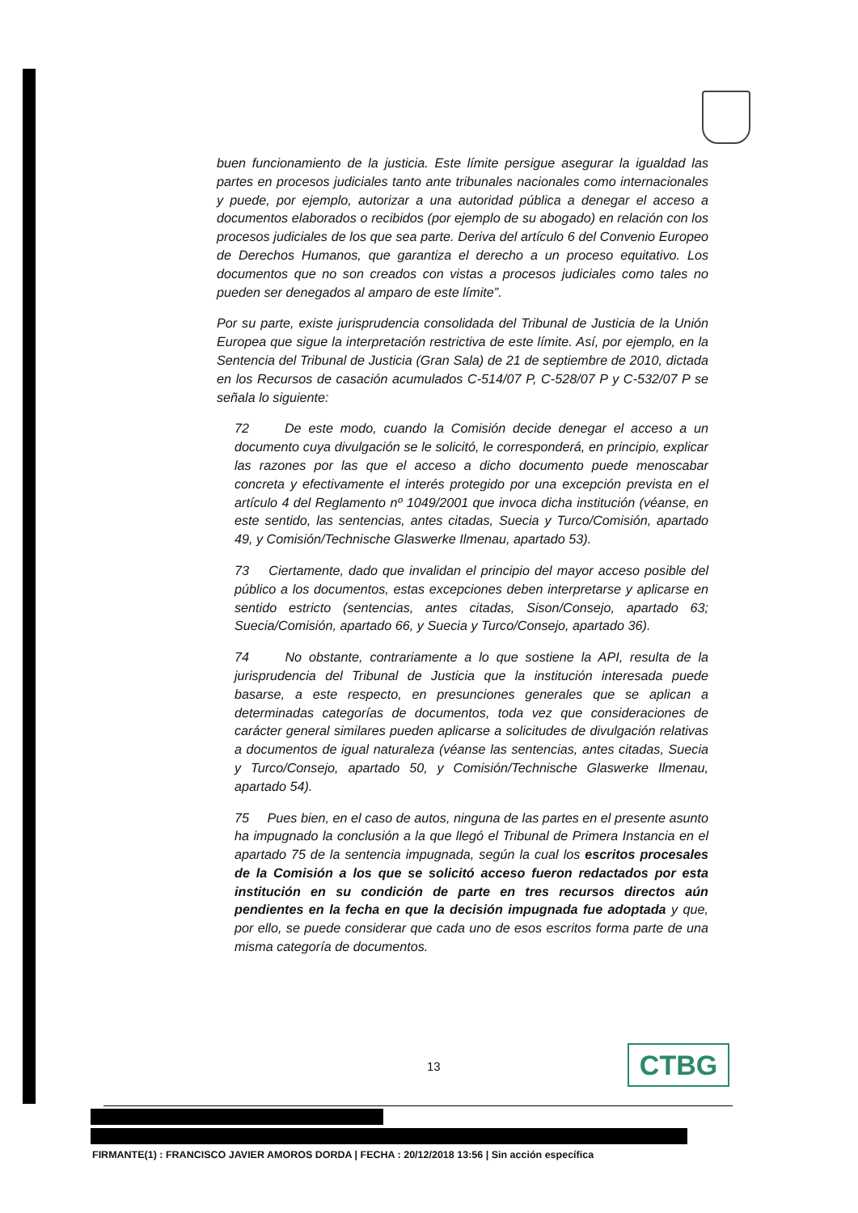buen funcionamiento de la justicia. Este límite persigue asegurar la igualdad las partes en procesos judiciales tanto ante tribunales nacionales como internacionales y puede, por ejemplo, autorizar a una autoridad pública a denegar el acceso a documentos elaborados o recibidos (por ejemplo de su abogado) en relación con los procesos judiciales de los que sea parte. Deriva del artículo 6 del Convenio Europeo de Derechos Humanos, que garantiza el derecho a un proceso equitativo. Los documentos que no son creados con vistas a procesos judiciales como tales no pueden ser denegados al amparo de este límite”.
Por su parte, existe jurisprudencia consolidada del Tribunal de Justicia de la Unión Europea que sigue la interpretación restrictiva de este límite. Así, por ejemplo, en la Sentencia del Tribunal de Justicia (Gran Sala) de 21 de septiembre de 2010, dictada en los Recursos de casación acumulados C‑514/07 P, C‑528/07 P y C‑532/07 P se señala lo siguiente:
72 De este modo, cuando la Comisión decide denegar el acceso a un documento cuya divulgación se le solicitó, le corresponderá, en principio, explicar las razones por las que el acceso a dicho documento puede menoscabar concreta y efectivamente el interés protegido por una excepción prevista en el artículo 4 del Reglamento nº 1049/2001 que invoca dicha institución (véanse, en este sentido, las sentencias, antes citadas, Suecia y Turco/Comisión, apartado 49, y Comisión/Technische Glaswerke Ilmenau, apartado 53).
73 Ciertamente, dado que invalidan el principio del mayor acceso posible del público a los documentos, estas excepciones deben interpretarse y aplicarse en sentido estricto (sentencias, antes citadas, Sison/Consejo, apartado 63; Suecia/Comisión, apartado 66, y Suecia y Turco/Consejo, apartado 36).
74 No obstante, contrariamente a lo que sostiene la API, resulta de la jurisprudencia del Tribunal de Justicia que la institución interesada puede basarse, a este respecto, en presunciones generales que se aplican a determinadas categorías de documentos, toda vez que consideraciones de carácter general similares pueden aplicarse a solicitudes de divulgación relativas a documentos de igual naturaleza (véanse las sentencias, antes citadas, Suecia y Turco/Consejo, apartado 50, y Comisión/Technische Glaswerke Ilmenau, apartado 54).
75 Pues bien, en el caso de autos, ninguna de las partes en el presente asunto ha impugnado la conclusión a la que llegó el Tribunal de Primera Instancia en el apartado 75 de la sentencia impugnada, según la cual los escritos procesales de la Comisión a los que se solicitó acceso fueron redactados por esta institución en su condición de parte en tres recursos directos aún pendientes en la fecha en que la decisión impugnada fue adoptada y que, por ello, se puede considerar que cada uno de esos escritos forma parte de una misma categoría de documentos.
13 CTBG
FIRMANTE(1) : FRANCISCO JAVIER AMOROS DORDA | FECHA : 20/12/2018 13:56 | Sin acción específica